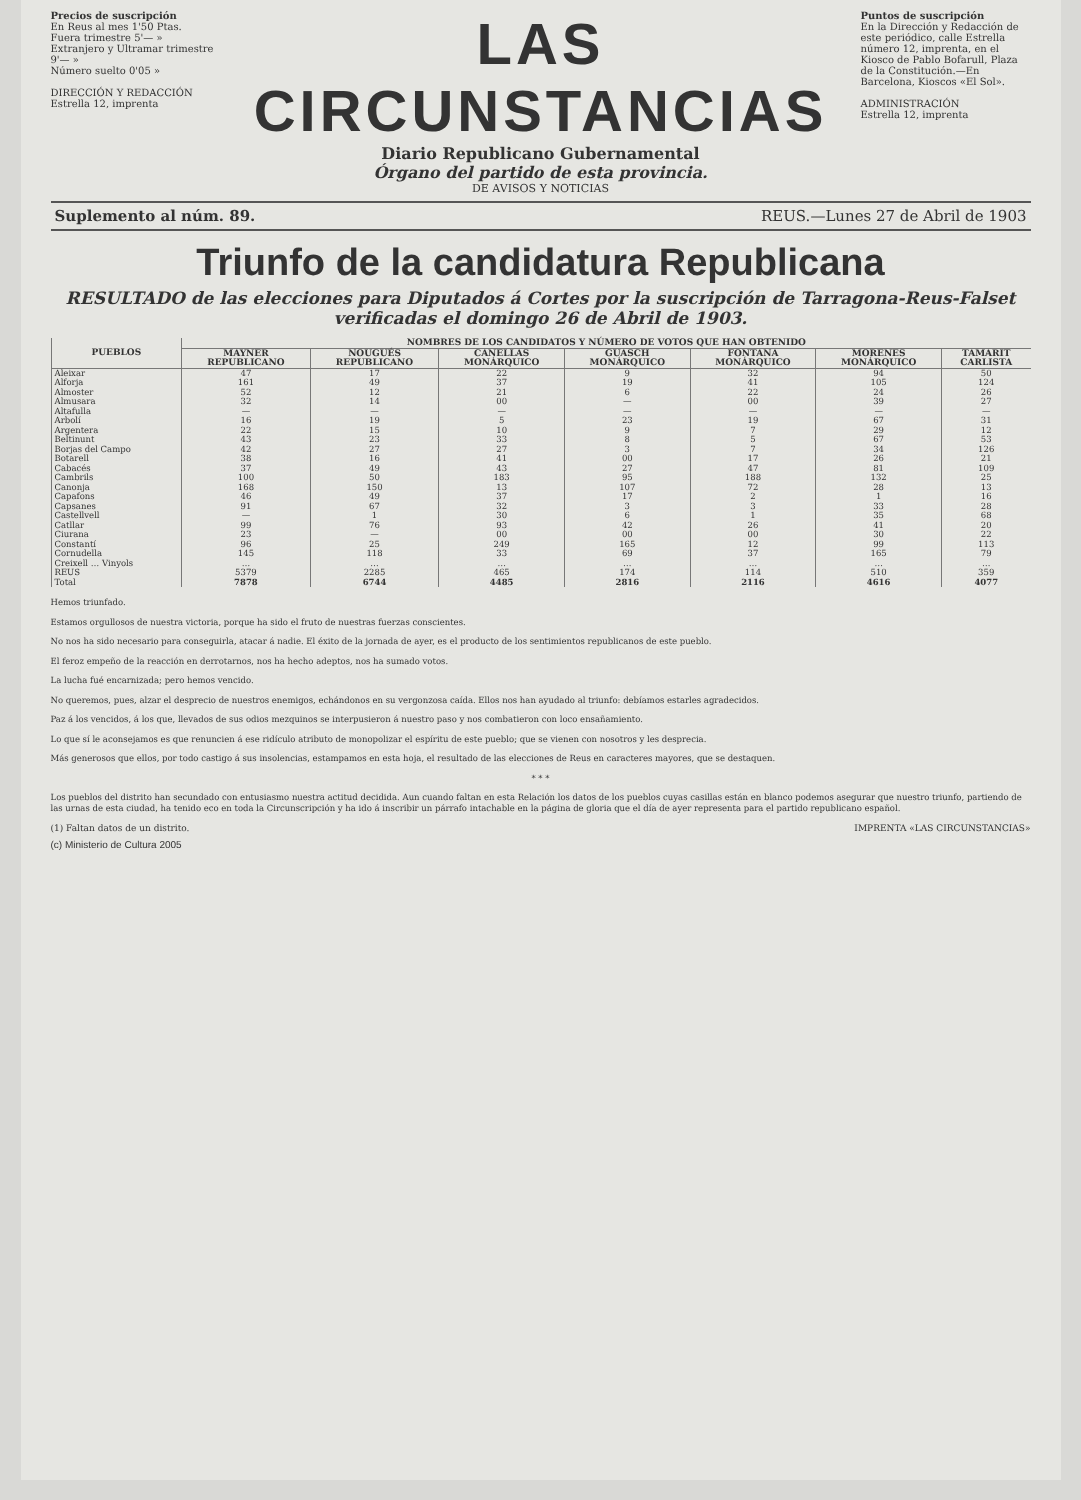Precios de suscripción
En Reus al mes 1'50 Ptas.
Fuera trimestre 5'— »
Extranjero y Ultramar trimestre 9'— »
Número suelto 0'05 »
DIRECCIÓN Y REDACCIÓN
Estrella 12, imprenta
LAS CIRCUNSTANCIAS
Diario Republicano Gubernamental
Órgano del partido de esta provincia.
DE AVISOS Y NOTICIAS
Puntos de suscripción
En la Dirección y Redacción de este periódico, calle Estrella número 12, imprenta, en el Kiosco de Pablo Bofarull, Plaza de la Constitución.—En Barcelona, Kioscos «El Sol».
ADMINISTRACIÓN
Estrella 12, imprenta
Suplemento al núm. 89. REUS.—Lunes 27 de Abril de 1903
Triunfo de la candidatura Republicana
RESULTADO de las elecciones para Diputados á Cortes por la suscripción de Tarragona-Reus-Falset verificadas el domingo 26 de Abril de 1903.
| PUEBLOS | NOMBRES DE LOS CANDIDATOS Y NÚMERO DE VOTOS QUE HAN OBTENIDO | | | | | | |
| --- | --- | --- | --- | --- | --- | --- | --- |
| | MAYNER REPUBLICANO | NOUGUÉS REPUBLICANO | CANELLAS MONÁRQUICO | GUASCH MONÁRQUICO | FONTANA MONÁRQUICO | MORENES MONÁRQUICO | TAMARIT CARLISTA |
| Aleixar | 47 | 17 | 22 | 9 | 32 | 94 | 50 |
| Alforja | 161 | 49 | 37 | 19 | 41 | 105 | 124 |
| Almoster | 52 | 12 | 21 | 6 | 22 | 24 | 26 |
| Almusara | 32 | 14 | 00 | — | 00 | 39 | 27 |
| Altafulla | — | — | — | — | — | — | — |
| Arbolí | 16 | 19 | 5 | 23 | 19 | 67 | 31 |
| Argentera | 22 | 15 | 10 | 9 | 7 | 29 | 12 |
| Beltinunt | 43 | 23 | 33 | 8 | 5 | 67 | 53 |
| Borjas del Campo | 42 | 27 | 27 | 3 | 7 | 34 | 126 |
| Botarell | 38 | 16 | 41 | 00 | 17 | 26 | 21 |
| Cabacés | 37 | 49 | 43 | 27 | 47 | 81 | 109 |
| Cambrils | 100 | 50 | 183 | 95 | 188 | 132 | 25 |
| Canonja | 168 | 150 | 13 | 107 | 72 | 28 | 13 |
| Capafons | 46 | 49 | 37 | 17 | 2 | 1 | 16 |
| Capsanes | 91 | 67 | 32 | 3 | 3 | 33 | 28 |
| Castellvell | — | 1 | 30 | 6 | 1 | 35 | 68 |
| Catllar | 99 | 76 | 93 | 42 | 26 | 41 | 20 |
| Ciurana | 23 | — | 00 | 00 | 00 | 30 | 22 |
| Constantí | 96 | 25 | 249 | 165 | 12 | 99 | 113 |
| Cornudella | 145 | 118 | 33 | 69 | 37 | 165 | 79 |
| Creixell … Vinyols | … | … | … | … | … | … | … |
| REUS | 5379 | 2285 | 465 | 174 | 114 | 510 | 359 |
| Total | 7878 | 6744 | 4485 | 2816 | 2116 | 4616 | 4077 |
Hemos triunfado.
Estamos orgullosos de nuestra victoria, porque ha sido el fruto de nuestras fuerzas conscientes.
No nos ha sido necesario para conseguirla, atacar á nadie. El éxito de la jornada de ayer, es el producto de los sentimientos republicanos de este pueblo.
El feroz empeño de la reacción en derrotarnos, nos ha hecho adeptos, nos ha sumado votos.
La lucha fué encarnizada; pero hemos vencido.
No queremos, pues, alzar el desprecio de nuestros enemigos, echándonos en su vergonzosa caída. Ellos nos han ayudado al triunfo: debíamos estarles agradecidos.
Paz á los vencidos, á los que, llevados de sus odios mezquinos se interpusieron á nuestro paso y nos combatieron con loco ensañamiento.
Lo que sí le aconsejamos es que renuncien á ese ridículo atributo de monopolizar el espíritu de este pueblo; que se vienen con nosotros y les desprecia.
Más generosos que ellos, por todo castigo á sus insolencias, estampamos en esta hoja, el resultado de las elecciones de Reus en caracteres mayores, que se destaquen.
* * *
Los pueblos del distrito han secundado con entusiasmo nuestra actitud decidida. Aun cuando faltan en esta Relación los datos de los pueblos cuyas casillas están en blanco podemos asegurar que nuestro triunfo, partiendo de las urnas de esta ciudad, ha tenido eco en toda la Circunscripción y ha ido á inscribir un párrafo intachable en la página de gloria que el día de ayer representa para el partido republicano español.
(1) Faltan datos de un distrito. IMPRENTA «LAS CIRCUNSTANCIAS»
(c) Ministerio de Cultura 2005